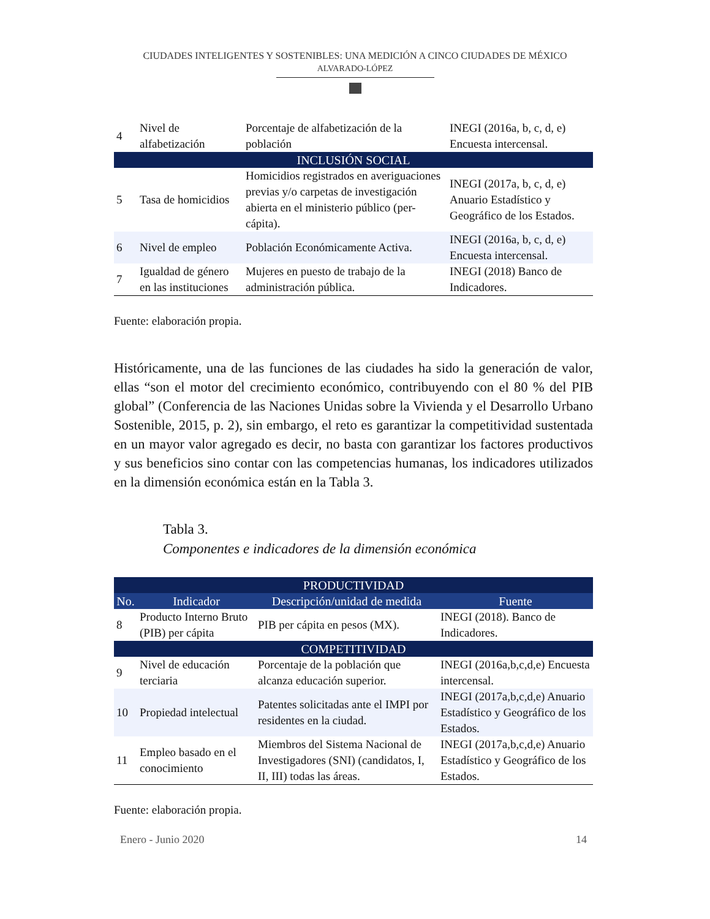CIUDADES INTELIGENTES Y SOSTENIBLES: UNA MEDICIÓN A CINCO CIUDADES DE MÉXICO
ALVARADO-LÓPEZ
| 4 | Nivel de alfabetización | Porcentaje de alfabetización de la población | INEGI (2016a, b, c, d, e) Encuesta intercensal. |
| INCLUSIÓN SOCIAL | | | |
| 5 | Tasa de homicidios | Homicidios registrados en averiguaciones previas y/o carpetas de investigación abierta en el ministerio público (per-cápita). | INEGI (2017a, b, c, d, e) Anuario Estadístico y Geográfico de los Estados. |
| 6 | Nivel de empleo | Población Económicamente Activa. | INEGI (2016a, b, c, d, e) Encuesta intercensal. |
| 7 | Igualdad de género en las instituciones | Mujeres en puesto de trabajo de la administración pública. | INEGI (2018) Banco de Indicadores. |
Fuente: elaboración propia.
Históricamente, una de las funciones de las ciudades ha sido la generación de valor, ellas “son el motor del crecimiento económico, contribuyendo con el 80 % del PIB global” (Conferencia de las Naciones Unidas sobre la Vivienda y el Desarrollo Urbano Sostenible, 2015, p. 2), sin embargo, el reto es garantizar la competitividad sustentada en un mayor valor agregado es decir, no basta con garantizar los factores productivos y sus beneficios sino contar con las competencias humanas, los indicadores utilizados en la dimensión económica están en la Tabla 3.
Tabla 3.
Componentes e indicadores de la dimensión económica
| PRODUCTIVIDAD | | | |
| No. | Indicador | Descripción/unidad de medida | Fuente |
| 8 | Producto Interno Bruto (PIB) per cápita | PIB per cápita en pesos (MX). | INEGI (2018). Banco de Indicadores. |
| COMPETITIVIDAD | | | |
| 9 | Nivel de educación terciaria | Porcentaje de la población que alcanza educación superior. | INEGI (2016a,b,c,d,e) Encuesta intercensal. |
| 10 | Propiedad intelectual | Patentes solicitadas ante el IMPI por residentes en la ciudad. | INEGI (2017a,b,c,d,e) Anuario Estadístico y Geográfico de los Estados. |
| 11 | Empleo basado en el conocimiento | Miembros del Sistema Nacional de Investigadores (SNI) (candidatos, I, II, III) todas las áreas. | INEGI (2017a,b,c,d,e) Anuario Estadístico y Geográfico de los Estados. |
Fuente: elaboración propia.
Enero - Junio 2020 14